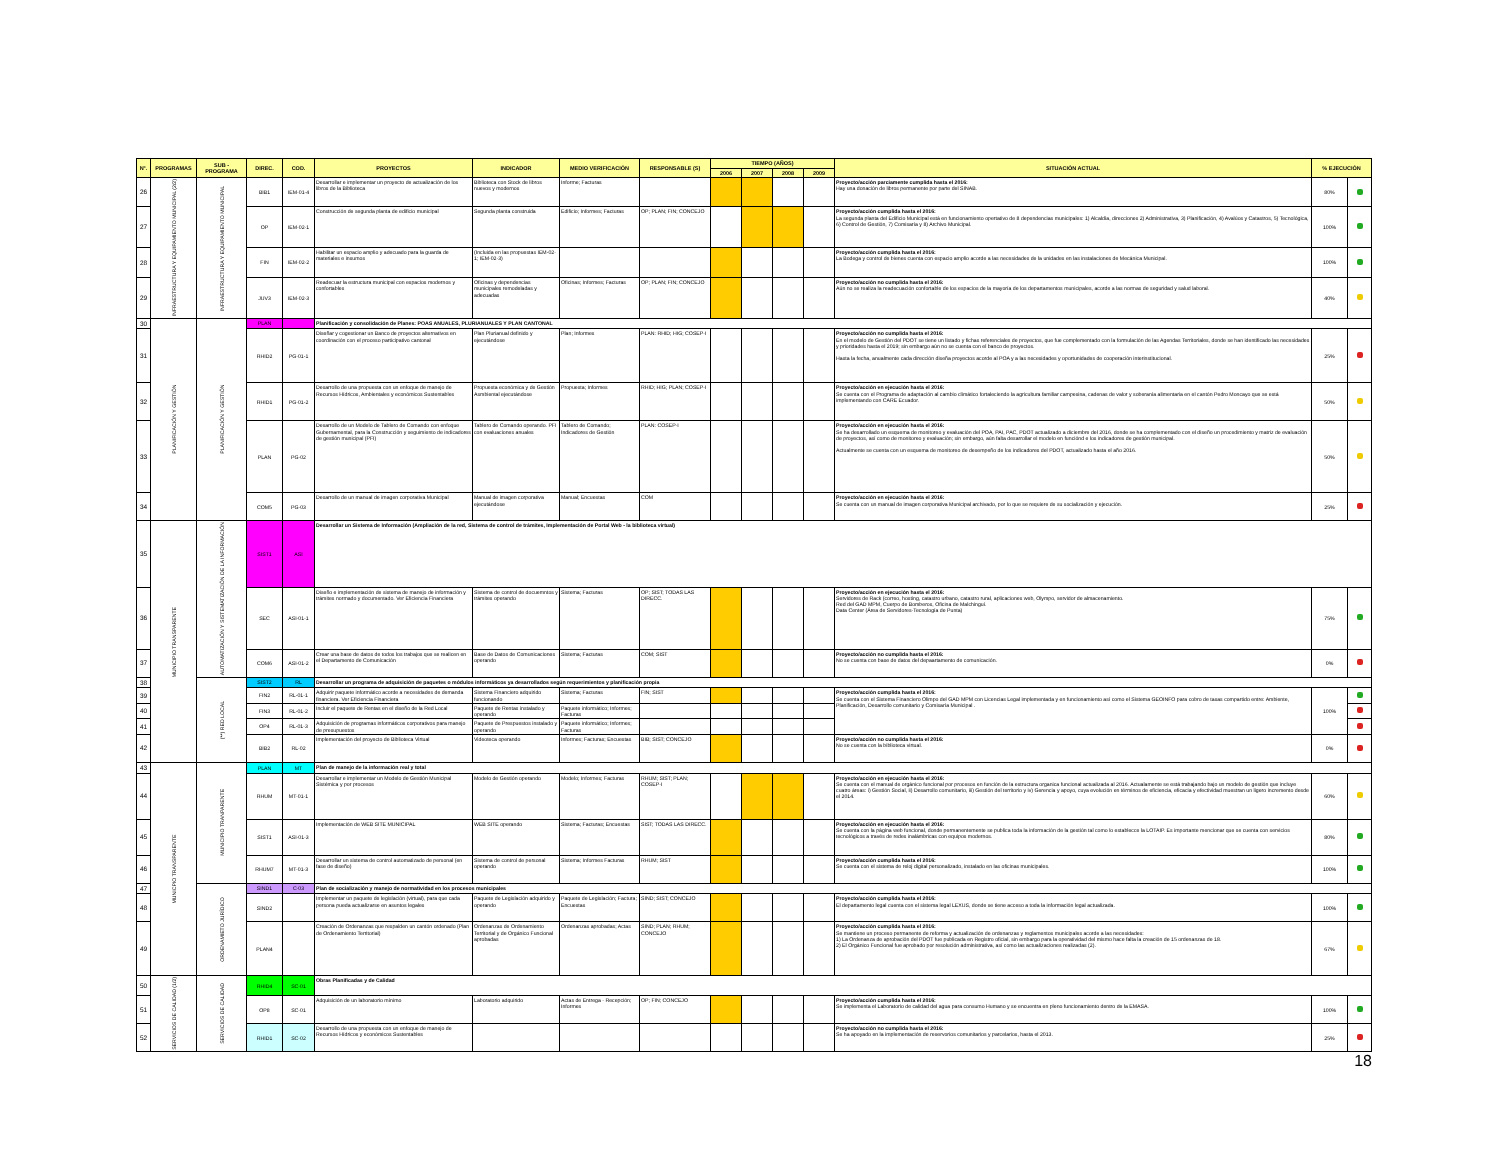| N°. | PROGRAMAS | SUB - PROGRAMA | DIREC. | COD. | PROYECTOS | INDICADOR | MEDIO VERIFICACIÓN | RESPONSABLE (S) | TIEMPO (AÑOS) | | | | SITUACIÓN ACTUAL | % EJECUCIÓN | |
| --- | --- | --- | --- | --- | --- | --- | --- | --- | --- | --- | --- | --- | --- | --- | --- |
| | | | | | | | | | 2006 | 2007 | 2008 | 2009 | | | |
| 26 | INFRAESTRUCTURA Y EQUIPAMIENTO MUNICIPAL (2/2) | INFRAESTRUCTURA Y EQUIPAMIENTO MUNICIPAL | BIB1 | IEM-01-4 | Desarrollar e implementar un proyecto de actualización de los libros de la Biblioteca | Biblioteca con Stock de libros nuevos y modernos | Informe; Facturas | | | | | | Proyecto/acción parciamente cumplida hasta el 2016: Hay una donación de libros permanente por parte del SINAB. | 80% | |
| 27 | | | OP | IEM-02-1 | Construcción de segunda planta de edificio municipal | Segunda planta construida | Edificio; Informes; Facturas | OP; PLAN; FIN; CONCEJO | | | | | Proyecto/acción cumplida hasta el 2016: La segunda planta del Edificio Municipal está en funcionamiento opertativo de 8 dependencias municipales: 1) Alcaldía, direcciones 2) Administrativa, 3) Planificación, 4) Avalúos y Catastros, 5) Tecnológica, 6) Control de Gestión, 7) Comisaría y 8) Archivo Municipal. | 100% | |
| 28 | | | FIN | IEM-02-2 | Habilitar un espacio amplio y adecuado para la guarda de materiales e insumos | (Incluida en las propuestas IEM-02-1; IEM-02-3) | | | | | | | Proyecto/acción cumplida hasta el 2016: La Bodega y control de bienes cuenta con espacio amplio acorde a las necesidades de la unidades en las instalaciones de Mecánica Municipal. | 100% | |
| 29 | | | JUV3 | IEM-02-3 | Readecuar la estructura municipal con espacios modernos y confortables | Oficinas y dependencias municipales remodeladas y adecuadas | Oficinas; Informes; Facturas | OP; PLAN; FIN; CONCEJO | | | | | Proyecto/acción no cumplida hasta el 2016: Aún no se realiza la readecuación confortable de los espacios de la mayoría de los departamentos municipales, acorde a las normas de seguridad y salud laboral. | 40% | |
| 30 | PLANIFICACIÓN Y GESTIÓN | PLANIFICACIÓN Y GESTIÓN | PLAN | | Planificación y consolidación de Planes: POAS ANUALES, PLURIANUALES Y PLAN CANTONAL | | | | | | | | | | |
| 31 | | | RHID2 | PG-01-1 | Diseñar y cogestionar un Banco de proyectos alternativos en coordinación con el proceso participativo cantonal | Plan Plurianual definido y ejecutándose | Plan; Informes | PLAN: RHID; HIG; COSEP-I | | | | | Proyecto/acción no cumplida hasta el 2016: En el modelo de Gestión del PDOT se tiene un listado y fichas referenciales de proyectos, que fue complementado con la formulación de las Agendas Territoriales, donde se han identificado las necesidades y prioridades hasta el 2019; sin embargo aún no se cuenta con el banco de proyectos. Hasta la fecha, anualmente cada dirección diseña proyectos acorde al POA y a las necesidades y oportunidades de cooperación interinstitucional. | 25% | |
| 32 | | | RHID1 | PG-01-2 | Desarrollo de una propuesta con un enfoque de manejo de Recursos Hídricos, Ambientales y económicos Sustentables | Propuesta económica y de Gestión Asmbiental ejecutándose | Propuesta; Informes | RHID; HIG; PLAN; COSEP-I | | | | | Proyecto/acción en ejecución hasta el 2016: Se cuenta con el Programa de adaptación al cambio climático fortaleciendo la agricultura familiar campesina, cadenas de valor y soberanía alimentaria en el cantón Pedro Moncayo que se está implementando con CARE Ecuador. | 50% | |
| 33 | | | PLAN | PG-02 | Desarrollo de un Modelo de Tablero de Comando con enfoque Gubernamental, para la Construcción y seguimiento de indicadores de gestión municipal (PFI) | Tablero de Comando operando. PFI con evaluaciones anuales | Tablero de Comando; Indicadores de Gestión | PLAN: COSEP-I | | | | | Proyecto/acción en ejecución hasta el 2016: Se ha desarrollado un esquema de monitoreo y evaluación del POA, PAI, PAC, PDOT actualizado a diciembre del 2016, donde se ha complementado con el diseño un procedimiento y matriz de evaluación de proyectos, así como de monitoreo y evaluación; sin embargo, aún falta desarrollar el modelo en funciónd e los indicadores de gestión municipal. Actualmente se cuenta con un esquema de monitoreo de desempeño de los indicadores del PDOT, actualizado hasta el año 2016. | 50% | |
| 34 | | | COM5 | PG-03 | Desarrollo de un manual de imagen corporativa Municipal | Manual de imagen corporativa ejecutándose | Manual; Encuestas | COM | | | | | Proyecto/acción en ejecución hasta el 2016: Se cuenta con un manual de imagen corporativa Municipal archivado, por lo que se requiere de su socialización y ejecución. | 25% | |
| 35 | MUNICIPIO TRANSPARENTE | AUTOMATIZACIÓN Y SISTEMATIZACIÓN DE LA INFORMACIÓN | SIST1 | ASI | Desarrollar un Sistema de Información (Ampliación de la red, Sistema de control de trámites, Implementación de Portal Web - la biblioteca virtual) | | | | | | | | | | |
| 36 | | | SEC | ASI-01-1 | Diseño e implementación de sistema de manejo de información y trámites normado y documentado. Ver Eficiencia Financiera | Sistema de control de docuemntos y trámites operando | Sistema; Facturas | OP; SIST; TODAS LAS DIRECC. | | | | | Proyecto/acción en ejecución hasta el 2016: Servidores de Rack (correo, hosting, catastro urbano, catastro rural, aplicaciones web, Olympo, servidor de almacenamiento. Red del GAD MPM, Cuerpo de Bomberos, Oficina de Malchinguí. Data Center (Área de Servidores-Tecnología de Punta) | 75% | |
| 37 | | | COM6 | ASI-01-2 | Crear una base de datos de todos los trabajos que se realicen en el Departamento de Comunicación | Base de Datos de Comunicaciones operando | Sistema; Facturas | COM; SIST | | | | | Proyecto/acción no cumplida hasta el 2016: No se cuenta con base de datos del depaartamento de comunicación. | 0% | |
| 38 | | (**) RED LOCAL | SIST2 | RL | Desarrollar un programa de adquisición de paquetes o módulos informáticos ya desarrollados según requerimientos y planificación propia | | | | | | | | | | |
| 39 | | | FIN2 | RL-01-1 | Adquirir paquete informático acorde a necesidades de demanda financiera. Ver Eficiencia Financiera | Sistema Financiero adquirido funcionando | Sistema; Facturas | FIN; SIST | | | | | Proyecto/acción cumplida hasta el 2016: Se cuenta con el Sistema Financiero Olimpo del GAD MPM con Licencias Legal implementada y en funcionamiento así como el Sistema GEOINFO para cobro de tasas compartido entre: Ambiente, Planificación, Desarrollo comunitario y Comisaría Municipal . | 100% | |
| 40 | | | FIN3 | RL-01-2 | Incluir el paquete de Rentas en el diseño de la Red Local | Paquete de Rentas instalado y operando | Paquete informático; Informes; Facturas | | | | | | | | |
| 41 | | | OP4 | RL-01-3 | Adquisición de programas informáticos corporativos para manejo de presupuestos | Paquete de Prespuestos instalado y operando | Paquete informático; Informes; Facturas | | | | | | | | |
| 42 | | | BIB2 | RL-02 | Implementación del proyecto de Biblioteca Virtual | Videoteca operando | Informes; Facturas; Encuestas | BIB; SIST; CONCEJO | | | | | Proyecto/acción no cumplida hasta el 2016: No se cuenta con la biblioteca virtual. | 0% | |
| 43 | MUNICPIO TRANSPARENTE | MUNICIPIO TRANPARENTE | PLAN | MT | Plan de manejo de la información real y total | | | | | | | | | | |
| 44 | | | RHUM | MT-01-1 | Desarrollar e implementar un Modelo de Gestión Municipal Sistémica y por procesos | Modelo de Gestión operando | Modelo; Informes; Facturas | RHUM; SIST; PLAN; COSEP-I | | | | | Proyecto/acción en ejecución hasta el 2016: Se cuenta con el manual de orgánico funcional por procesos en función de la estructura organica funcional actualizada al 2016. Actualamente se está trabajando bajo un modelo de gestión que incluye cuatro áreas: i) Gestión Social, ii) Desarrollo comunitario, iii) Gestión del territorio y iv) Gerencia y apoyo, cuya evolución en términos de eficiencia, eficacia y efectividad muestran un ligero incremento desde el 2014. | 60% | |
| 45 | | | SIST1 | ASI-01-3 | Implementación de WEB SITE MUNICIPAL | WEB SITE operando | Sistema; Facturas; Encuestas | SIST; TODAS LAS DIRECC. | | | | | Proyecto/acción en ejecución hasta el 2016: Se cuenta con la página web funcional, donde permanentemente se publica toda la información de la gestión tal como lo establecce la LOTAIP. Es importante mencionar que se cuenta con servicios tecnológicos a través de redes inalámbricas con equipos modernos. | 80% | |
| 46 | | | RHUM7 | MT-01-3 | Desarrollar un sistema de control automatizado de personal (en fase de diseño) | Sistema de control de personal operando | Sistema; Informes Facturas | RHUM; SIST | | | | | Proyecto/acción cumplida hasta el 2016: Se cuenta con el sistema de reloj digital personalizado, instalado en las oficinas municipales. | 100% | |
| 47 | | ORDENAMIETO JURÍDICO | SIND1 | C-03 | Plan de socialización y manejo de normatividad en los procesos municipales | | | | | | | | | | |
| 48 | | | SIND2 | | Implementar un paquete de legislación (virtual), para que cada persona pueda actualizarse en asuntos legales | Paquete de Legislación adquirido y operando | Paquete de Legislación; Factura; Encuestas | SIND; SIST; CONCEJO | | | | | Proyecto/acción cumplida hasta el 2016: El departamento legal cuenta con el sistema legal LEXUS, donde se tiene acceso a toda la información legal actualizada. | 100% | |
| 49 | | | PLAN4 | | Creación de Ordenanzas que respalden un cantón ordenado (Plan de Ordenamiento Territorial) | Ordenanzas de Ordenamiento Territorial y de Orgánico Funcional aprobadas | Ordenanzas aprobadas; Actas | SIND; PLAN; RHUM; CONCEJO | | | | | Proyecto/acción cumplida hasta el 2016: Se mantiene un proceso permanente de reforma y actualización de ordenanzas y reglamentos municipales acorde a las necesidades: 1) La Ordenanza de aprobación del PDOT fue publicada en Registro oficial, sin embargo para la operatividad del mismo hace falta la creación de 15 ordenanzas de 18. 2) El Orgánico Funcional fue aprobado por resolución administrativa, así como las actualizaciones realizadas (2). | 67% | |
| 50 | SERVICIOS DE CALIDAD (1/2) | SERVICIOS DE CALIDAD | RHID4 | SC-01 | Obras Planificadas y de Calidad | | | | | | | | | | |
| 51 | | | OP8 | SC-01 | Adquisición de un laboratorio mínimo | Laboratorio adquirido | Actas de Entrega - Recepción; Informes | OP; FIN; CONCEJO | | | | | Proyecto/acción cumplida hasta el 2016: Se implementa el Laboratorio de calidad del agua para consumo Humano y se encuentra en pleno funcionamiento dentro de la EMASA. | 100% | |
| 52 | | | RHID1 | SC-02 | Desarrollo de una propuesta con un enfoque de manejo de Recursos Hídricos y económicos Sustentables | | | | | | | | Proyecto/acción no cumplida hasta el 2016: Se ha apoyado en la implementación de reservorios comunitarios y parcelarios, hasta el 2013. | 25% | |
18